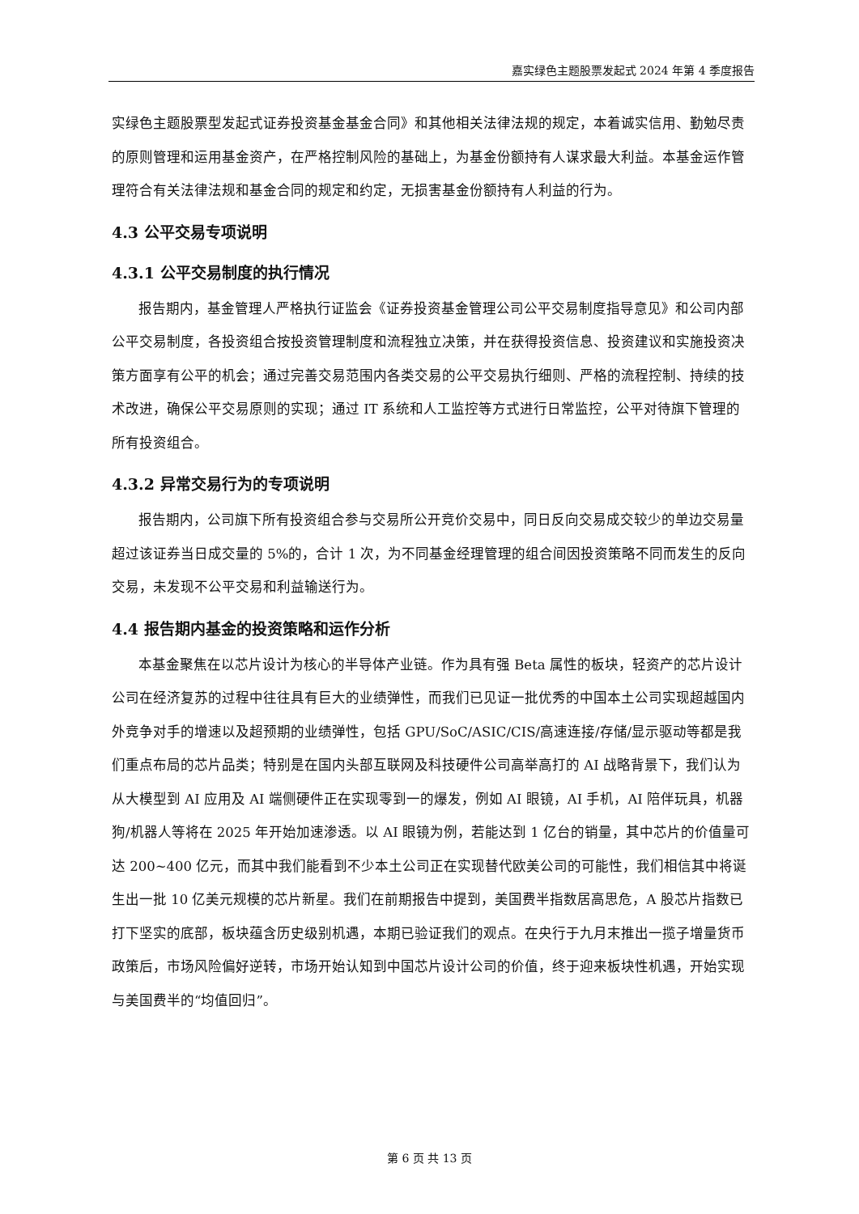嘉实绿色主题股票发起式 2024 年第 4 季度报告
实绿色主题股票型发起式证券投资基金基金合同》和其他相关法律法规的规定，本着诚实信用、勤勉尽责的原则管理和运用基金资产，在严格控制风险的基础上，为基金份额持有人谋求最大利益。本基金运作管理符合有关法律法规和基金合同的规定和约定，无损害基金份额持有人利益的行为。
4.3 公平交易专项说明
4.3.1 公平交易制度的执行情况
报告期内，基金管理人严格执行证监会《证券投资基金管理公司公平交易制度指导意见》和公司内部公平交易制度，各投资组合按投资管理制度和流程独立决策，并在获得投资信息、投资建议和实施投资决策方面享有公平的机会；通过完善交易范围内各类交易的公平交易执行细则、严格的流程控制、持续的技术改进，确保公平交易原则的实现；通过 IT 系统和人工监控等方式进行日常监控，公平对待旗下管理的所有投资组合。
4.3.2 异常交易行为的专项说明
报告期内，公司旗下所有投资组合参与交易所公开竞价交易中，同日反向交易成交较少的单边交易量超过该证券当日成交量的 5%的，合计 1 次，为不同基金经理管理的组合间因投资策略不同而发生的反向交易，未发现不公平交易和利益输送行为。
4.4 报告期内基金的投资策略和运作分析
本基金聚焦在以芯片设计为核心的半导体产业链。作为具有强 Beta 属性的板块，轻资产的芯片设计公司在经济复苏的过程中往往具有巨大的业绩弹性，而我们已见证一批优秀的中国本土公司实现超越国内外竞争对手的增速以及超预期的业绩弹性，包括 GPU/SoC/ASIC/CIS/高速连接/存储/显示驱动等都是我们重点布局的芯片品类；特别是在国内头部互联网及科技硬件公司高举高打的 AI 战略背景下，我们认为从大模型到 AI 应用及 AI 端侧硬件正在实现零到一的爆发，例如 AI 眼镜，AI 手机，AI 陪伴玩具，机器狗/机器人等将在 2025 年开始加速渗透。以 AI 眼镜为例，若能达到 1 亿台的销量，其中芯片的价值量可达 200~400 亿元，而其中我们能看到不少本土公司正在实现替代欧美公司的可能性，我们相信其中将诞生出一批 10 亿美元规模的芯片新星。我们在前期报告中提到，美国费半指数居高思危，A 股芯片指数已打下坚实的底部，板块蕴含历史级别机遇，本期已验证我们的观点。在央行于九月末推出一揽子增量货币政策后，市场风险偏好逆转，市场开始认知到中国芯片设计公司的价值，终于迎来板块性机遇，开始实现与美国费半的“均值回归”。
第 6 页 共 13 页